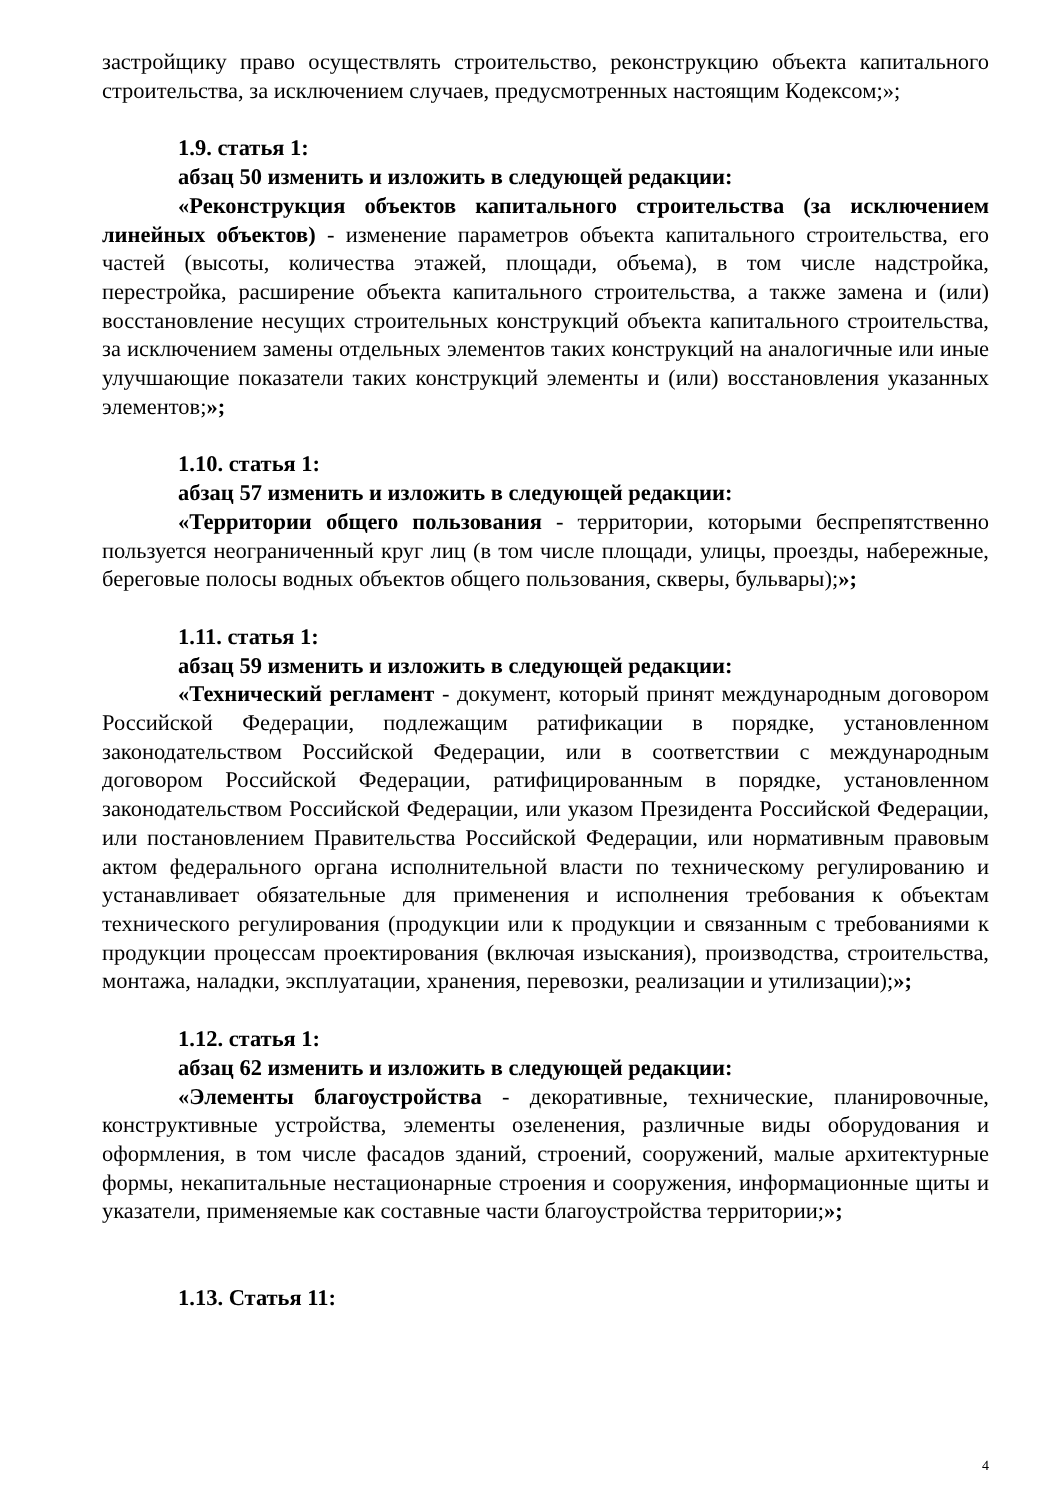застройщику право осуществлять строительство, реконструкцию объекта капитального строительства, за исключением случаев, предусмотренных настоящим Кодексом;»;
1.9. статья 1:
абзац 50 изменить и изложить в следующей редакции:
«Реконструкция объектов капитального строительства (за исключением линейных объектов) - изменение параметров объекта капитального строительства, его частей (высоты, количества этажей, площади, объема), в том числе надстройка, перестройка, расширение объекта капитального строительства, а также замена и (или) восстановление несущих строительных конструкций объекта капитального строительства, за исключением замены отдельных элементов таких конструкций на аналогичные или иные улучшающие показатели таких конструкций элементы и (или) восстановления указанных элементов;»;
1.10. статья 1:
абзац 57 изменить и изложить в следующей редакции:
«Территории общего пользования - территории, которыми беспрепятственно пользуется неограниченный круг лиц (в том числе площади, улицы, проезды, набережные, береговые полосы водных объектов общего пользования, скверы, бульвары);»;
1.11. статья 1:
абзац 59 изменить и изложить в следующей редакции:
«Технический регламент - документ, который принят международным договором Российской Федерации, подлежащим ратификации в порядке, установленном законодательством Российской Федерации, или в соответствии с международным договором Российской Федерации, ратифицированным в порядке, установленном законодательством Российской Федерации, или указом Президента Российской Федерации, или постановлением Правительства Российской Федерации, или нормативным правовым актом федерального органа исполнительной власти по техническому регулированию и устанавливает обязательные для применения и исполнения требования к объектам технического регулирования (продукции или к продукции и связанным с требованиями к продукции процессам проектирования (включая изыскания), производства, строительства, монтажа, наладки, эксплуатации, хранения, перевозки, реализации и утилизации);»;
1.12. статья 1:
абзац 62 изменить и изложить в следующей редакции:
«Элементы благоустройства - декоративные, технические, планировочные, конструктивные устройства, элементы озеленения, различные виды оборудования и оформления, в том числе фасадов зданий, строений, сооружений, малые архитектурные формы, некапитальные нестационарные строения и сооружения, информационные щиты и указатели, применяемые как составные части благоустройства территории;»;
1.13. Статья 11:
4